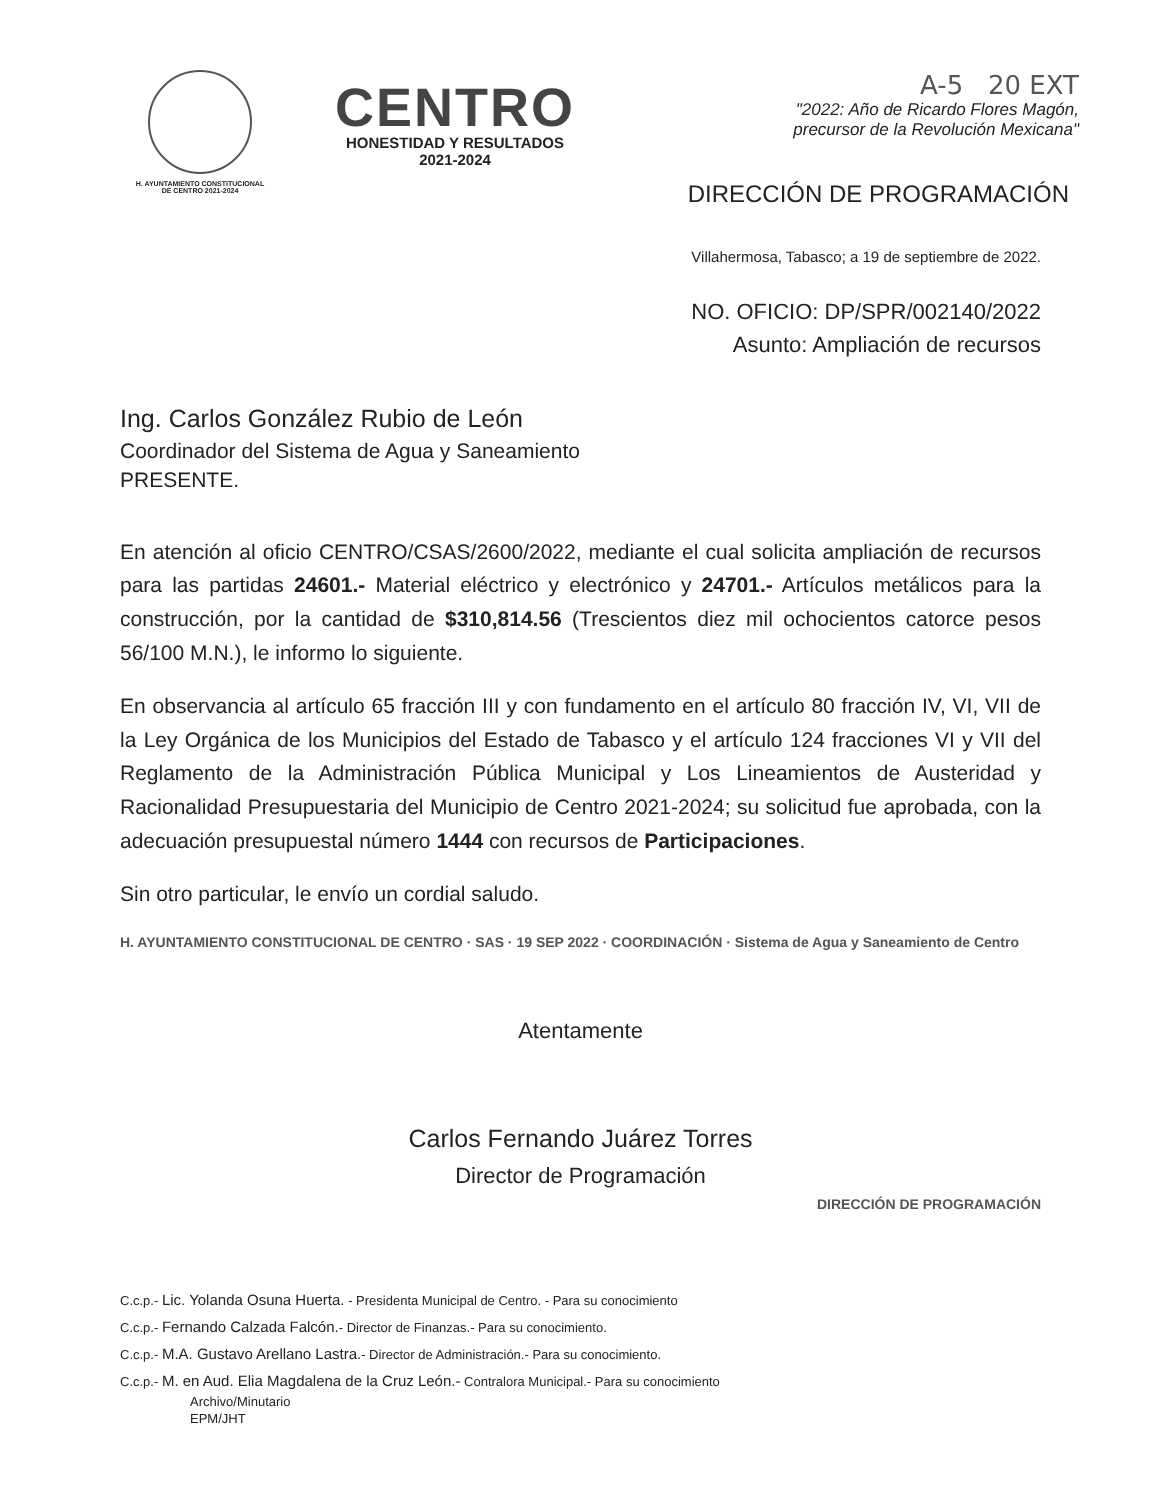H. AYUNTAMIENTO CONSTITUCIONAL
DE CENTRO 2021-2024
CENTRO
HONESTIDAD Y RESULTADOS
2021-2024
A-5 20 EXT
"2022: Año de Ricardo Flores Magón,
precursor de la Revolución Mexicana"
DIRECCIÓN DE PROGRAMACIÓN
Villahermosa, Tabasco; a 19 de septiembre de 2022.
NO. OFICIO: DP/SPR/002140/2022
Asunto: Ampliación de recursos
Ing. Carlos González Rubio de León
Coordinador del Sistema de Agua y Saneamiento
PRESENTE.
En atención al oficio CENTRO/CSAS/2600/2022, mediante el cual solicita ampliación de recursos para las partidas 24601.- Material eléctrico y electrónico y 24701.- Artículos metálicos para la construcción, por la cantidad de $310,814.56 (Trescientos diez mil ochocientos catorce pesos 56/100 M.N.), le informo lo siguiente.
En observancia al artículo 65 fracción III y con fundamento en el artículo 80 fracción IV, VI, VII de la Ley Orgánica de los Municipios del Estado de Tabasco y el artículo 124 fracciones VI y VII del Reglamento de la Administración Pública Municipal y Los Lineamientos de Austeridad y Racionalidad Presupuestaria del Municipio de Centro 2021-2024; su solicitud fue aprobada, con la adecuación presupuestal número 1444 con recursos de Participaciones.
Sin otro particular, le envío un cordial saludo.
H. AYUNTAMIENTO CONSTITUCIONAL DE CENTRO · SAS · 19 SEP 2022 · COORDINACIÓN · Sistema de Agua y Saneamiento de Centro
Atentamente
Carlos Fernando Juárez Torres
Director de Programación
DIRECCIÓN DE PROGRAMACIÓN
C.c.p.- Lic. Yolanda Osuna Huerta. - Presidenta Municipal de Centro. - Para su conocimiento
C.c.p.- Fernando Calzada Falcón.- Director de Finanzas.- Para su conocimiento.
C.c.p.- M.A. Gustavo Arellano Lastra.- Director de Administración.- Para su conocimiento.
C.c.p.- M. en Aud. Elia Magdalena de la Cruz León.- Contralora Municipal.- Para su conocimiento
Archivo/Minutario
EPM/JHT